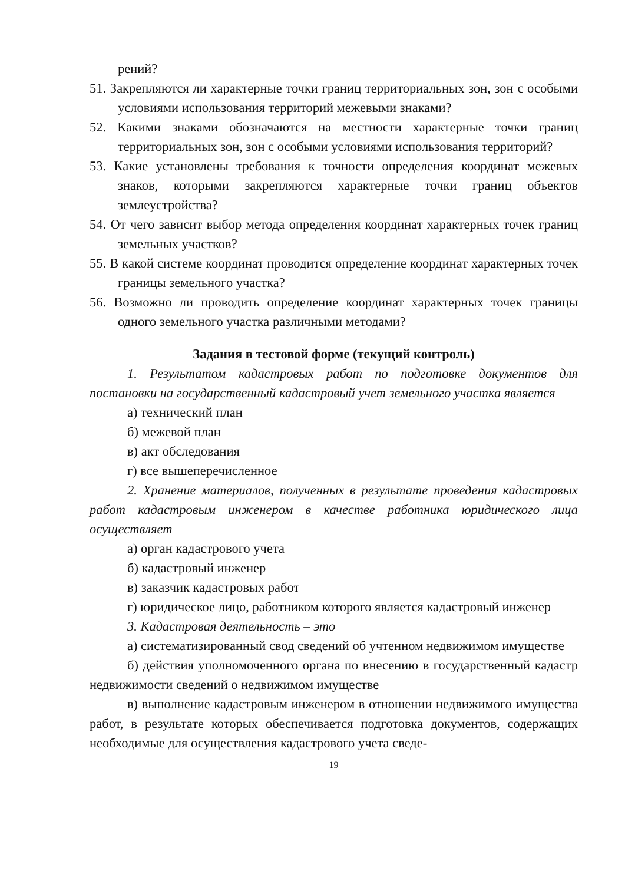рений?
51. Закрепляются ли характерные точки границ территориальных зон, зон с особыми условиями использования территорий межевыми знаками?
52. Какими знаками обозначаются на местности характерные точки границ территориальных зон, зон с особыми условиями использования территорий?
53. Какие установлены требования к точности определения координат межевых знаков, которыми закрепляются характерные точки границ объектов землеустройства?
54. От чего зависит выбор метода определения координат характерных точек границ земельных участков?
55. В какой системе координат проводится определение координат характерных точек границы земельного участка?
56. Возможно ли проводить определение координат характерных точек границы одного земельного участка различными методами?
Задания в тестовой форме (текущий контроль)
1. Результатом кадастровых работ по подготовке документов для постановки на государственный кадастровый учет земельного участка является
а) технический план
б) межевой план
в) акт обследования
г) все вышеперечисленное
2. Хранение материалов, полученных в результате проведения кадастровых работ кадастровым инженером в качестве работника юридического лица осуществляет
а) орган кадастрового учета
б) кадастровый инженер
в) заказчик кадастровых работ
г) юридическое лицо, работником которого является кадастровый инженер
3. Кадастровая деятельность – это
а) систематизированный свод сведений об учтенном недвижимом имуществе
б) действия уполномоченного органа по внесению в государственный кадастр недвижимости сведений о недвижимом имуществе
в) выполнение кадастровым инженером в отношении недвижимого имущества работ, в результате которых обеспечивается подготовка документов, содержащих необходимые для осуществления кадастрового учета сведе-
19